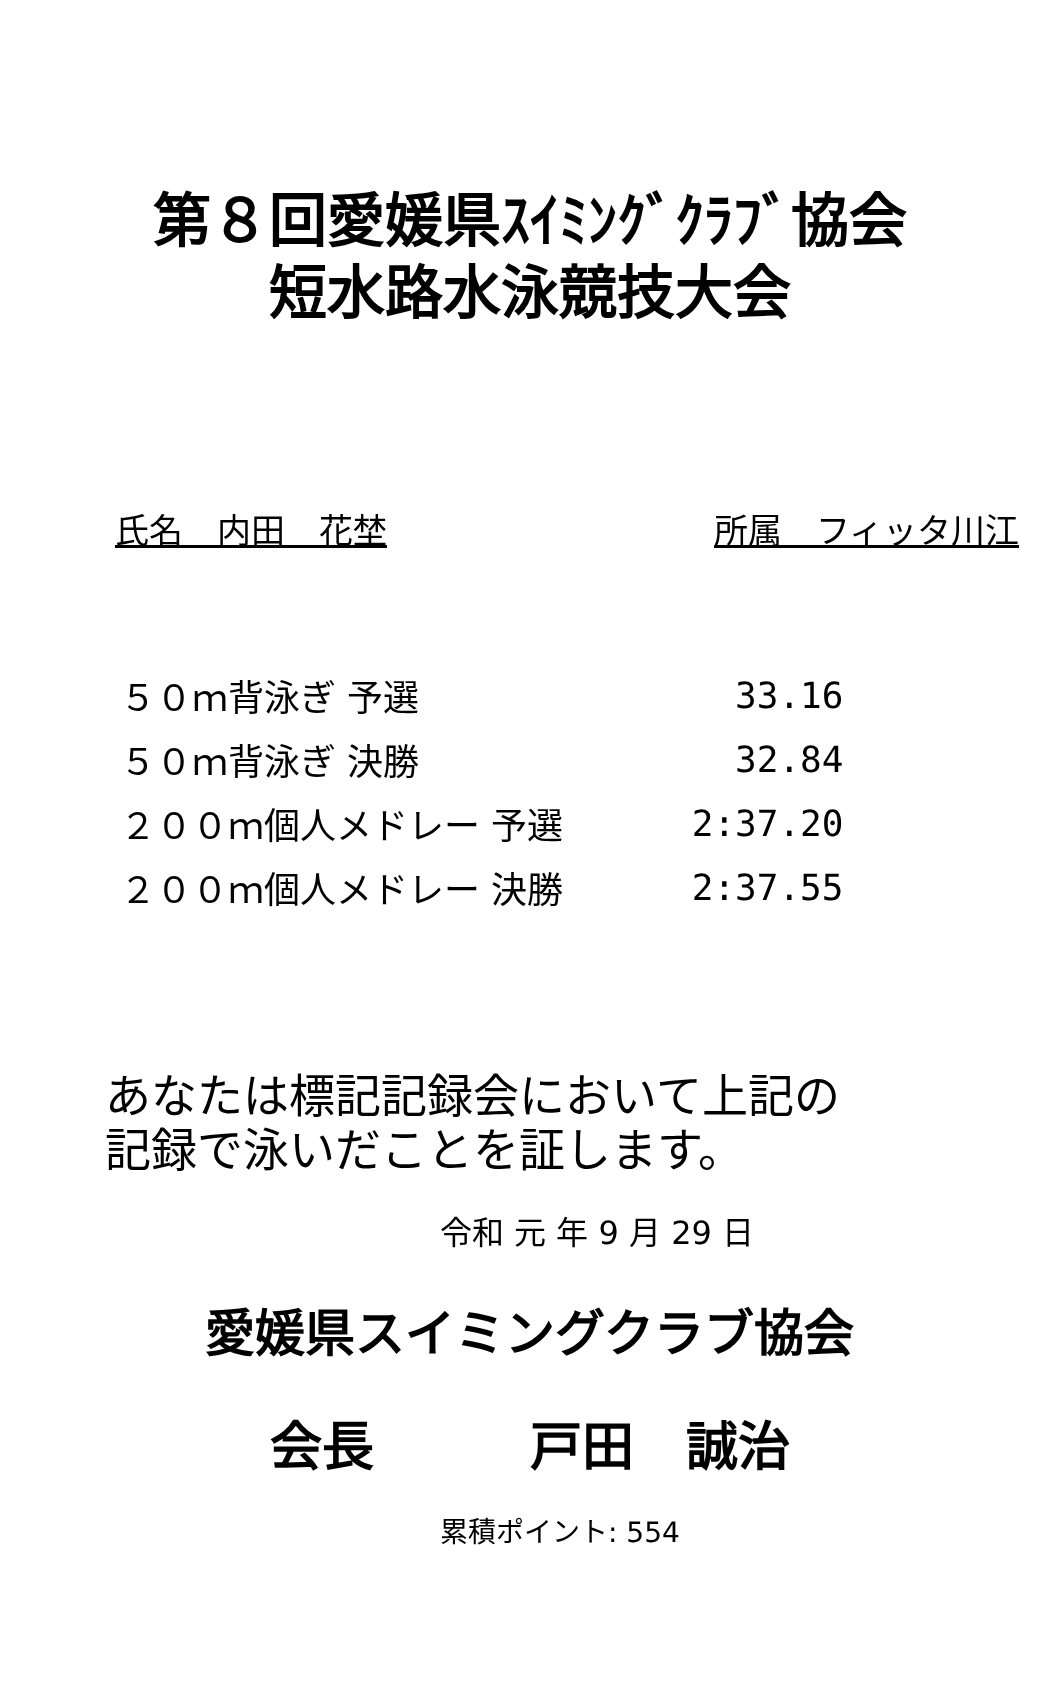第８回愛媛県ｽｲﾐﾝｸﾞｸﾗﾌﾞ協会
短水路水泳競技大会
氏名　内田　花埜 所属　フィッタ川江
| ５０ｍ背泳ぎ 予選 | 33.16 |
| ５０ｍ背泳ぎ 決勝 | 32.84 |
| ２００ｍ個人メドレー 予選 | 2:37.20 |
| ２００ｍ個人メドレー 決勝 | 2:37.55 |
あなたは標記記録会において上記の
記録で泳いだことを証します。
令和 元 年 9 月 29 日
愛媛県スイミングクラブ協会
会長　　　戸田　誠治
累積ポイント: 554